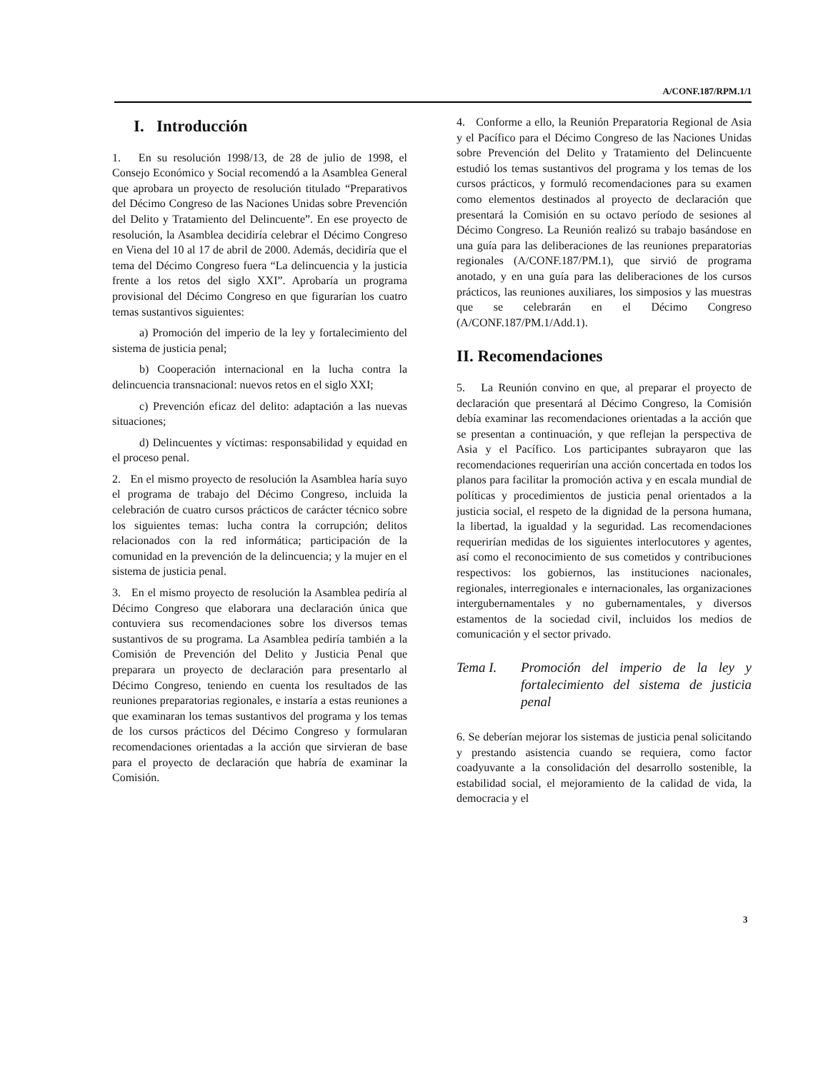A/CONF.187/RPM.1/1
I. Introducción
1. En su resolución 1998/13, de 28 de julio de 1998, el Consejo Económico y Social recomendó a la Asamblea General que aprobara un proyecto de resolución titulado “Preparativos del Décimo Congreso de las Naciones Unidas sobre Prevención del Delito y Tratamiento del Delincuente”. En ese proyecto de resolución, la Asamblea decidiría celebrar el Décimo Congreso en Viena del 10 al 17 de abril de 2000. Además, decidiría que el tema del Décimo Congreso fuera “La delincuencia y la justicia frente a los retos del siglo XXI”. Aprobaría un programa provisional del Décimo Congreso en que figurarían los cuatro temas sustantivos siguientes:
a) Promoción del imperio de la ley y fortalecimiento del sistema de justicia penal;
b) Cooperación internacional en la lucha contra la delincuencia transnacional: nuevos retos en el siglo XXI;
c) Prevención eficaz del delito: adaptación a las nuevas situaciones;
d) Delincuentes y víctimas: responsabilidad y equidad en el proceso penal.
2. En el mismo proyecto de resolución la Asamblea haría suyo el programa de trabajo del Décimo Congreso, incluida la celebración de cuatro cursos prácticos de carácter técnico sobre los siguientes temas: lucha contra la corrupción; delitos relacionados con la red informática; participación de la comunidad en la prevención de la delincuencia; y la mujer en el sistema de justicia penal.
3. En el mismo proyecto de resolución la Asamblea pediría al Décimo Congreso que elaborara una declaración única que contuviera sus recomendaciones sobre los diversos temas sustantivos de su programa. La Asamblea pediría también a la Comisión de Prevención del Delito y Justicia Penal que preparara un proyecto de declaración para presentarlo al Décimo Congreso, teniendo en cuenta los resultados de las reuniones preparatorias regionales, e instaría a estas reuniones a que examinaran los temas sustantivos del programa y los temas de los cursos prácticos del Décimo Congreso y formularan recomendaciones orientadas a la acción que sirvieran de base para el proyecto de declaración que habría de examinar la Comisión.
4. Conforme a ello, la Reunión Preparatoria Regional de Asia y el Pacífico para el Décimo Congreso de las Naciones Unidas sobre Prevención del Delito y Tratamiento del Delincuente estudió los temas sustantivos del programa y los temas de los cursos prácticos, y formuló recomendaciones para su examen como elementos destinados al proyecto de declaración que presentará la Comisión en su octavo período de sesiones al Décimo Congreso. La Reunión realizó su trabajo basándose en una guía para las deliberaciones de las reuniones preparatorias regionales (A/CONF.187/PM.1), que sirvió de programa anotado, y en una guía para las deliberaciones de los cursos prácticos, las reuniones auxiliares, los simposios y las muestras que se celebrarán en el Décimo Congreso (A/CONF.187/PM.1/Add.1).
II. Recomendaciones
5. La Reunión convino en que, al preparar el proyecto de declaración que presentará al Décimo Congreso, la Comisión debía examinar las recomendaciones orientadas a la acción que se presentan a continuación, y que reflejan la perspectiva de Asia y el Pacífico. Los participantes subrayaron que las recomendaciones requerirían una acción concertada en todos los planos para facilitar la promoción activa y en escala mundial de políticas y procedimientos de justicia penal orientados a la justicia social, el respeto de la dignidad de la persona humana, la libertad, la igualdad y la seguridad. Las recomendaciones requerirían medidas de los siguientes interlocutores y agentes, así como el reconocimiento de sus cometidos y contribuciones respectivos: los gobiernos, las instituciones nacionales, regionales, interregionales e internacionales, las organizaciones intergubernamentales y no gubernamentales, y diversos estamentos de la sociedad civil, incluidos los medios de comunicación y el sector privado.
Tema I. Promoción del imperio de la ley y fortalecimiento del sistema de justicia penal
6. Se deberían mejorar los sistemas de justicia penal solicitando y prestando asistencia cuando se requiera, como factor coadyuvante a la consolidación del desarrollo sostenible, la estabilidad social, el mejoramiento de la calidad de vida, la democracia y el
3